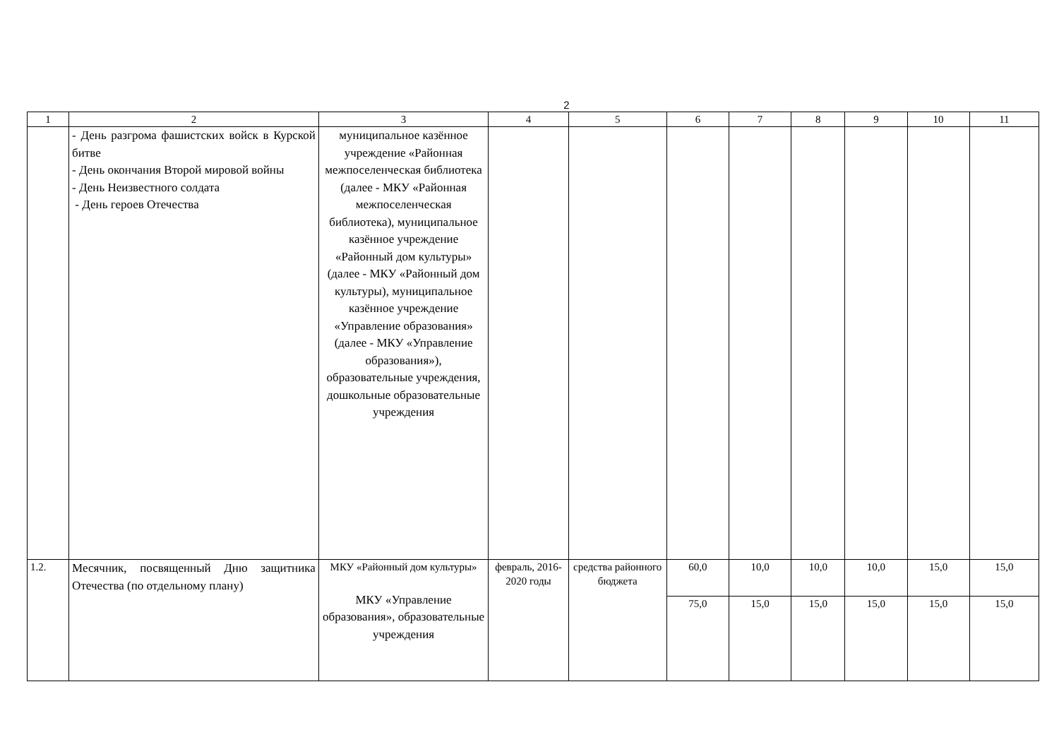2
| 1 | 2 | 3 | 4 | 5 | 6 | 7 | 8 | 9 | 10 | 11 |
| | - День разгрома фашистских войск в Курской битве - День окончания Второй мировой войны - День Неизвестного солдата - День героев Отечества | муниципальное казённое учреждение «Районная межпоселенческая библиотека (далее - МКУ «Районная межпоселенческая библиотека), муниципальное казённое учреждение «Районный дом культуры» (далее - МКУ «Районный дом культуры), муниципальное казённое учреждение «Управление образования» (далее - МКУ «Управление образования»), образовательные учреждения, дошкольные образовательные учреждения | | | | | | | | |
| 1.2. | Месячник, посвященный Дню защитника Отечества (по отдельному плану) | МКУ «Районный дом культуры» МКУ «Управление образования», образовательные учреждения | февраль, 2016-2020 годы | средства районного бюджета | 60,0 | 10,0 | 10,0 | 10,0 | 15,0 | 15,0 |
| | | | | | 75,0 | 15,0 | 15,0 | 15,0 | 15,0 | 15,0 |